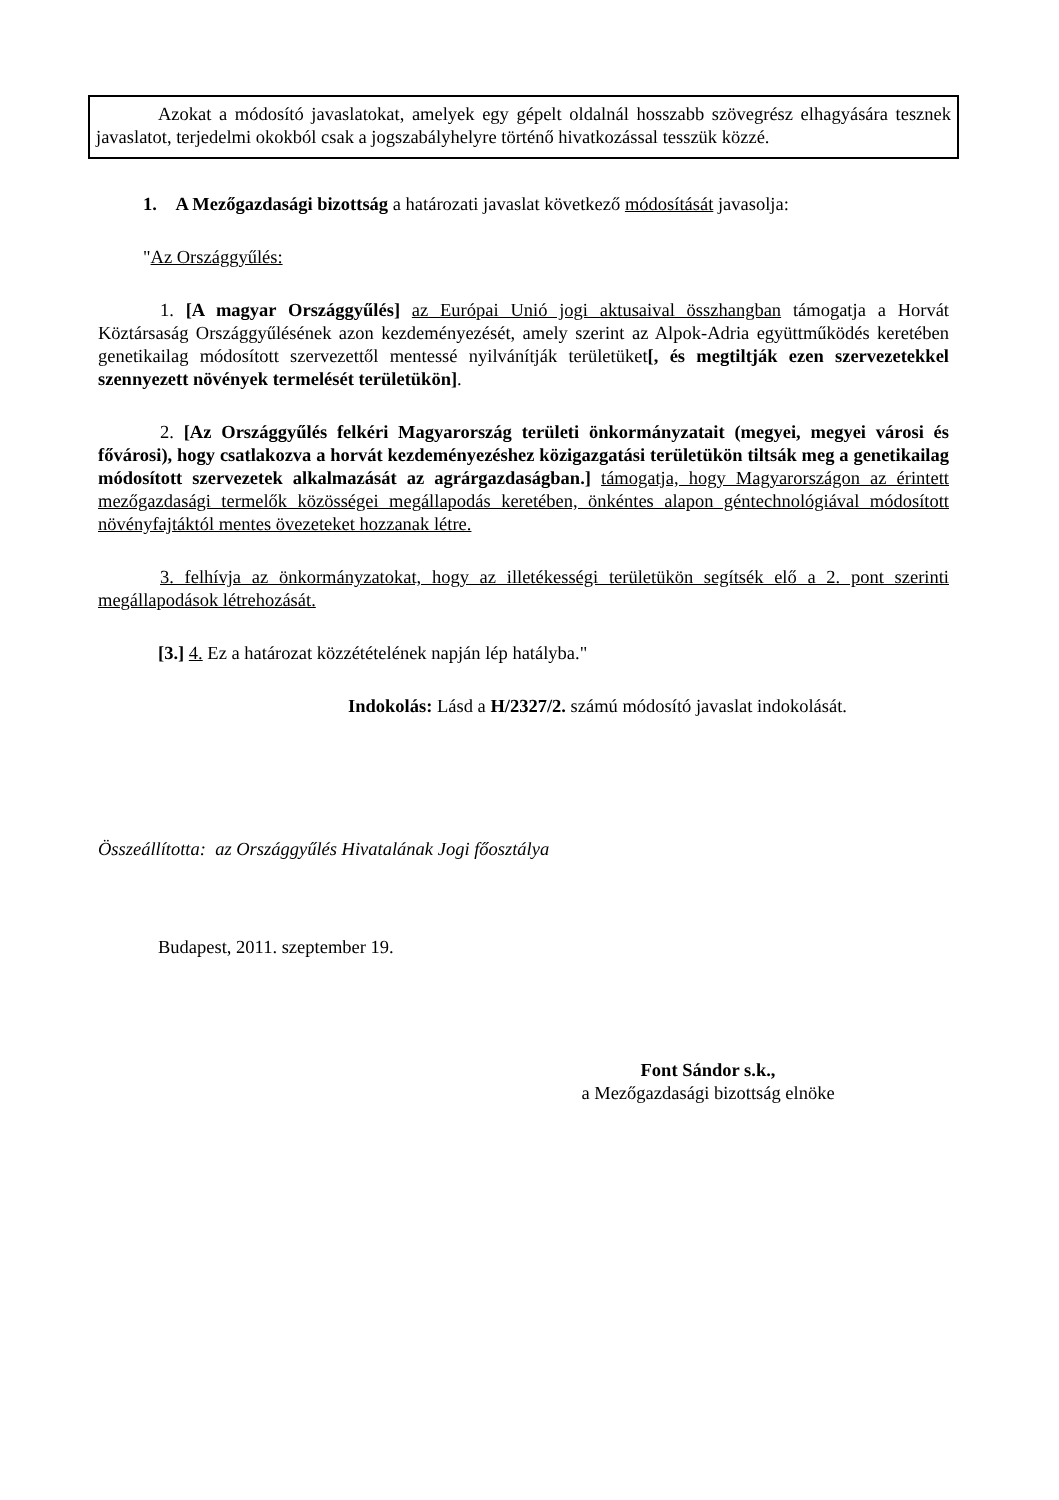Azokat a módosító javaslatokat, amelyek egy gépelt oldalnál hosszabb szövegrész elhagyására tesznek javaslatot, terjedelmi okokból csak a jogszabályhelyre történő hivatkozással tesszük közzé.
1. A Mezőgazdasági bizottság a határozati javaslat következő módosítását javasolja:
"Az Országgyűlés:
1. [A magyar Országgyűlés] az Európai Unió jogi aktusaival összhangban támogatja a Horvát Köztársaság Országgyűlésének azon kezdeményezését, amely szerint az Alpok-Adria együttműködés keretében genetikailag módosított szervezettől mentessé nyilvánítják területüket[, és megtiltják ezen szervezetekkel szennyezett növények termelését területükön].
2. [Az Országgyűlés felkéri Magyarország területi önkormányzatait (megyei, megyei városi és fővárosi), hogy csatlakozva a horvát kezdeményezéshez közigazgatási területükön tiltsák meg a genetikailag módosított szervezetek alkalmazását az agrárgazdaságban.] támogatja, hogy Magyarországon az érintett mezőgazdasági termelők közösségei megállapodás keretében, önkéntes alapon géntechnológiával módosított növényfajtáktól mentes övezeteket hozzanak létre.
3. felhívja az önkormányzatokat, hogy az illetékességi területükön segítsék elő a 2. pont szerinti megállapodások létrehozását.
[3.] 4. Ez a határozat közzétételének napján lép hatályba."
Indokolás: Lásd a H/2327/2. számú módosító javaslat indokolását.
Összeállította: az Országgyűlés Hivatalának Jogi főosztálya
Budapest, 2011. szeptember 19.
Font Sándor s.k.,
a Mezőgazdasági bizottság elnöke